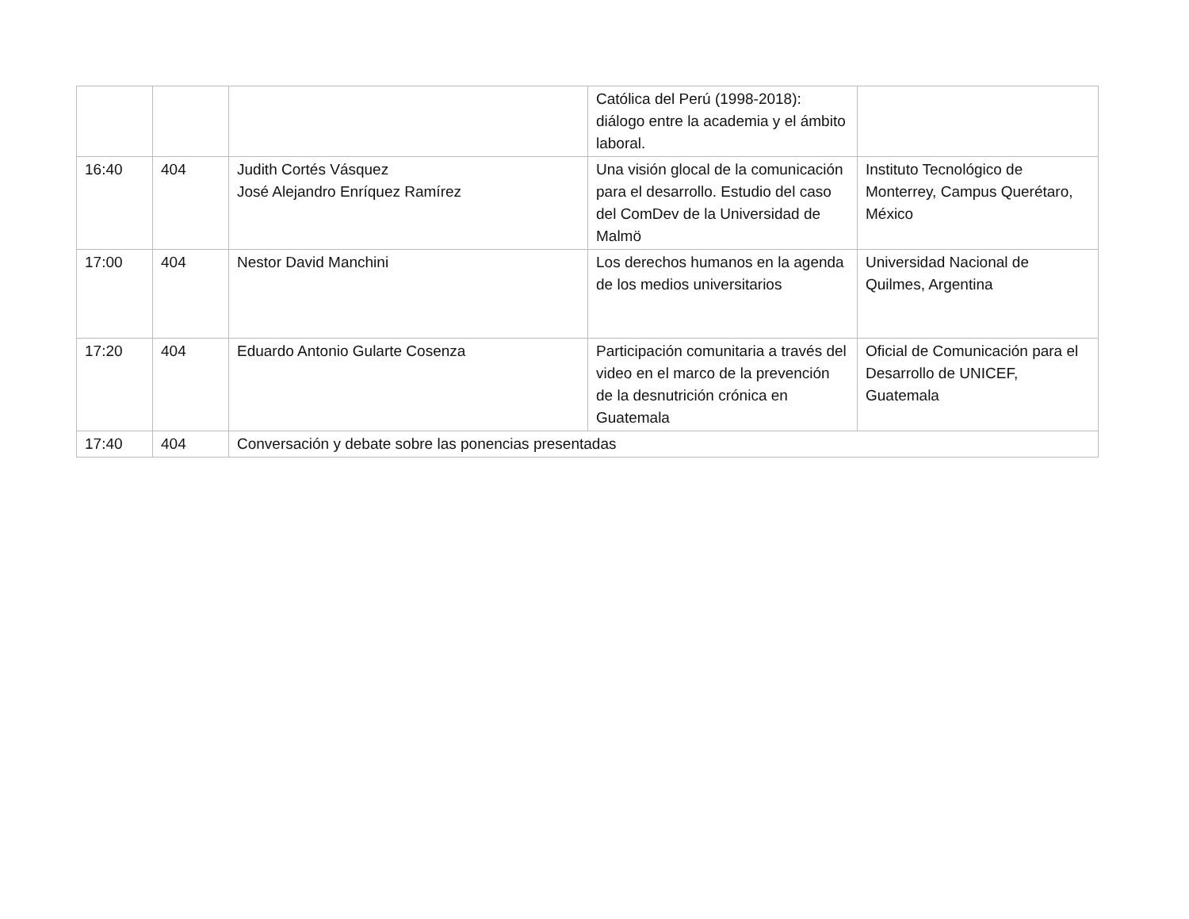| | | | Católica del Perú (1998-2018): diálogo entre la academia y el ámbito laboral. | |
| 16:40 | 404 | Judith Cortés Vásquez José Alejandro Enríquez Ramírez | Una visión glocal de la comunicación para el desarrollo. Estudio del caso del ComDev de la Universidad de Malmö | Instituto Tecnológico de Monterrey, Campus Querétaro, México |
| 17:00 | 404 | Nestor David Manchini | Los derechos humanos en la agenda de los medios universitarios | Universidad Nacional de Quilmes, Argentina |
| 17:20 | 404 | Eduardo Antonio Gularte Cosenza | Participación comunitaria a través del video en el marco de la prevención de la desnutrición crónica en Guatemala | Oficial de Comunicación para el Desarrollo de UNICEF, Guatemala |
| 17:40 | 404 | Conversación y debate sobre las ponencias presentadas | | |